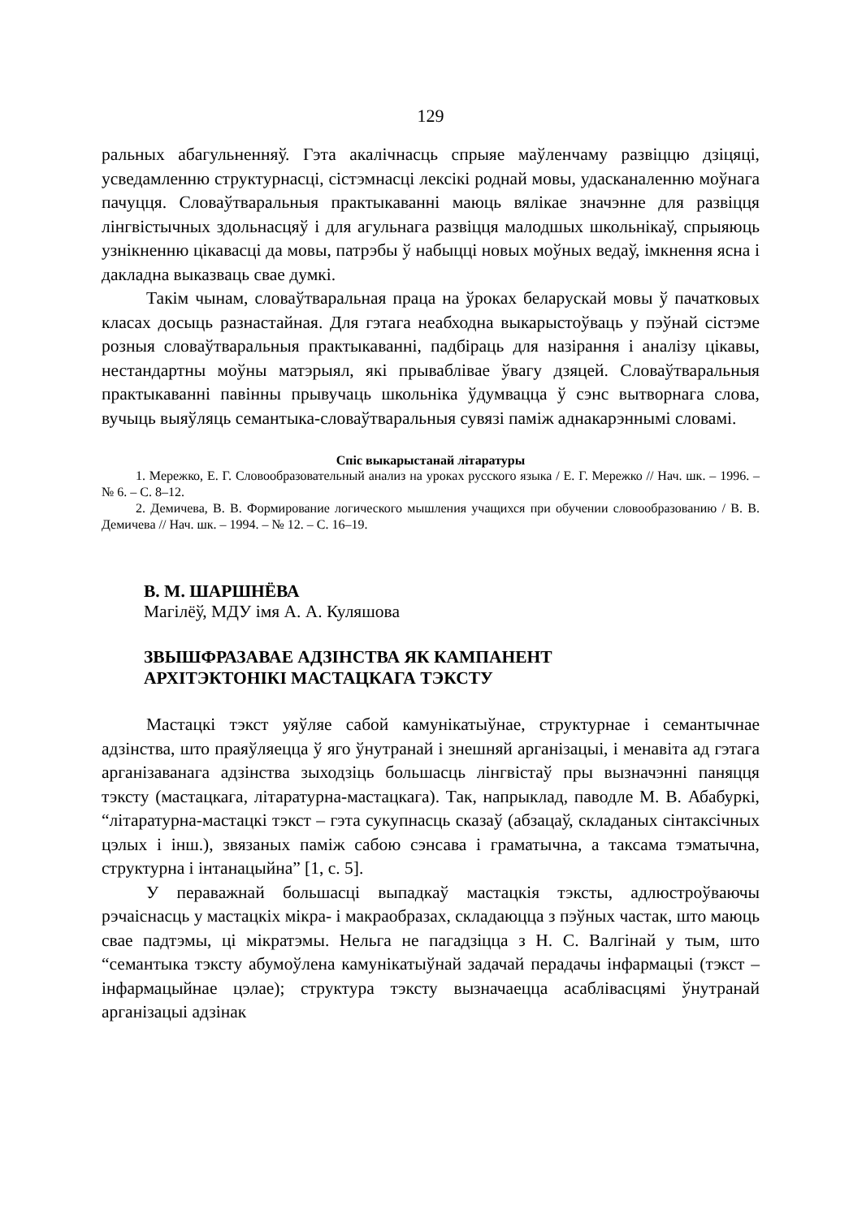129
ральных абагульненняў. Гэта акалічнасць спрыяе маўленчаму развіццю дзіцяці, усведамленню структурнасці, сістэмнасці лексікі роднай мовы, удасканаленню моўнага пачуцця. Словаўтваральныя практыкаванні маюць вялікае значэнне для развіцця лінгвістычных здольнасцяў і для агульнага развіцця малодшых школьнікаў, спрыяюць узнікненню цікавасці да мовы, патрэбы ў набыцці новых моўных ведаў, імкнення ясна і дакладна выказваць свае думкі.
Такім чынам, словаўтваральная праца на ўроках беларускай мовы ў пачатковых класах досыць разнастайная. Для гэтага неабходна выкарыстоўваць у пэўнай сістэме розныя словаўтваральныя практыкаванні, падбіраць для назірання і аналізу цікавы, нестандартны моўны матэрыял, які прываблівае ўвагу дзяцей. Словаўтваральныя практыкаванні павінны прывучаць школьніка ўдумвацца ў сэнс вытворнага слова, вучыць выяўляць семантыка-словаўтваральныя сувязі паміж аднакарэннымі словамі.
Спіс выкарыстанай літаратуры
1. Мережко, Е. Г. Словообразовательный анализ на уроках русского языка / Е. Г. Мережко // Нач. шк. – 1996. – № 6. – С. 8–12.
2. Демичева, В. В. Формирование логического мышления учащихся при обучении словообразованию / В. В. Демичева // Нач. шк. – 1994. – № 12. – С. 16–19.
В. М. ШАРШНЁВА
Магілёў, МДУ імя А. А. Куляшова
ЗВЫШФРАЗАВАЕ АДЗІНСТВА ЯК КАМПАНЕНТ
АРХІТЭКТОНІКІ МАСТАЦКАГА ТЭКСТУ
Мастацкі тэкст уяўляе сабой камунікатыўнае, структурнае і семантычнае адзінства, што праяўляецца ў яго ўнутранай і знешняй арганізацыі, і менавіта ад гэтага арганізаванага адзінства зыходзіць большасць лінгвістаў пры вызначэнні паняцця тэксту (мастацкага, літаратурна-мастацкага). Так, напрыклад, паводле М. В. Абабуркі, “літаратурна-мастацкі тэкст – гэта сукупнасць сказаў (абзацаў, складаных сінтаксічных цэлых і інш.), звязаных паміж сабою сэнсава і граматычна, а таксама тэматычна, структурна і інтанацыйна” [1, с. 5].
У пераважнай большасці выпадкаў мастацкія тэксты, адлюстроўваючы рэчаіснасць у мастацкіх мікра- і макраобразах, складаюцца з пэўных частак, што маюць свае падтэмы, ці мікратэмы. Нельга не пагадзіцца з Н. С. Валгінай у тым, што “семантыка тэксту абумоўлена камунікатыўнай задачай перадачы інфармацыі (тэкст – інфармацыйнае цэлае); структура тэксту вызначаецца асаблівасцямі ўнутранай арганізацыі адзінак